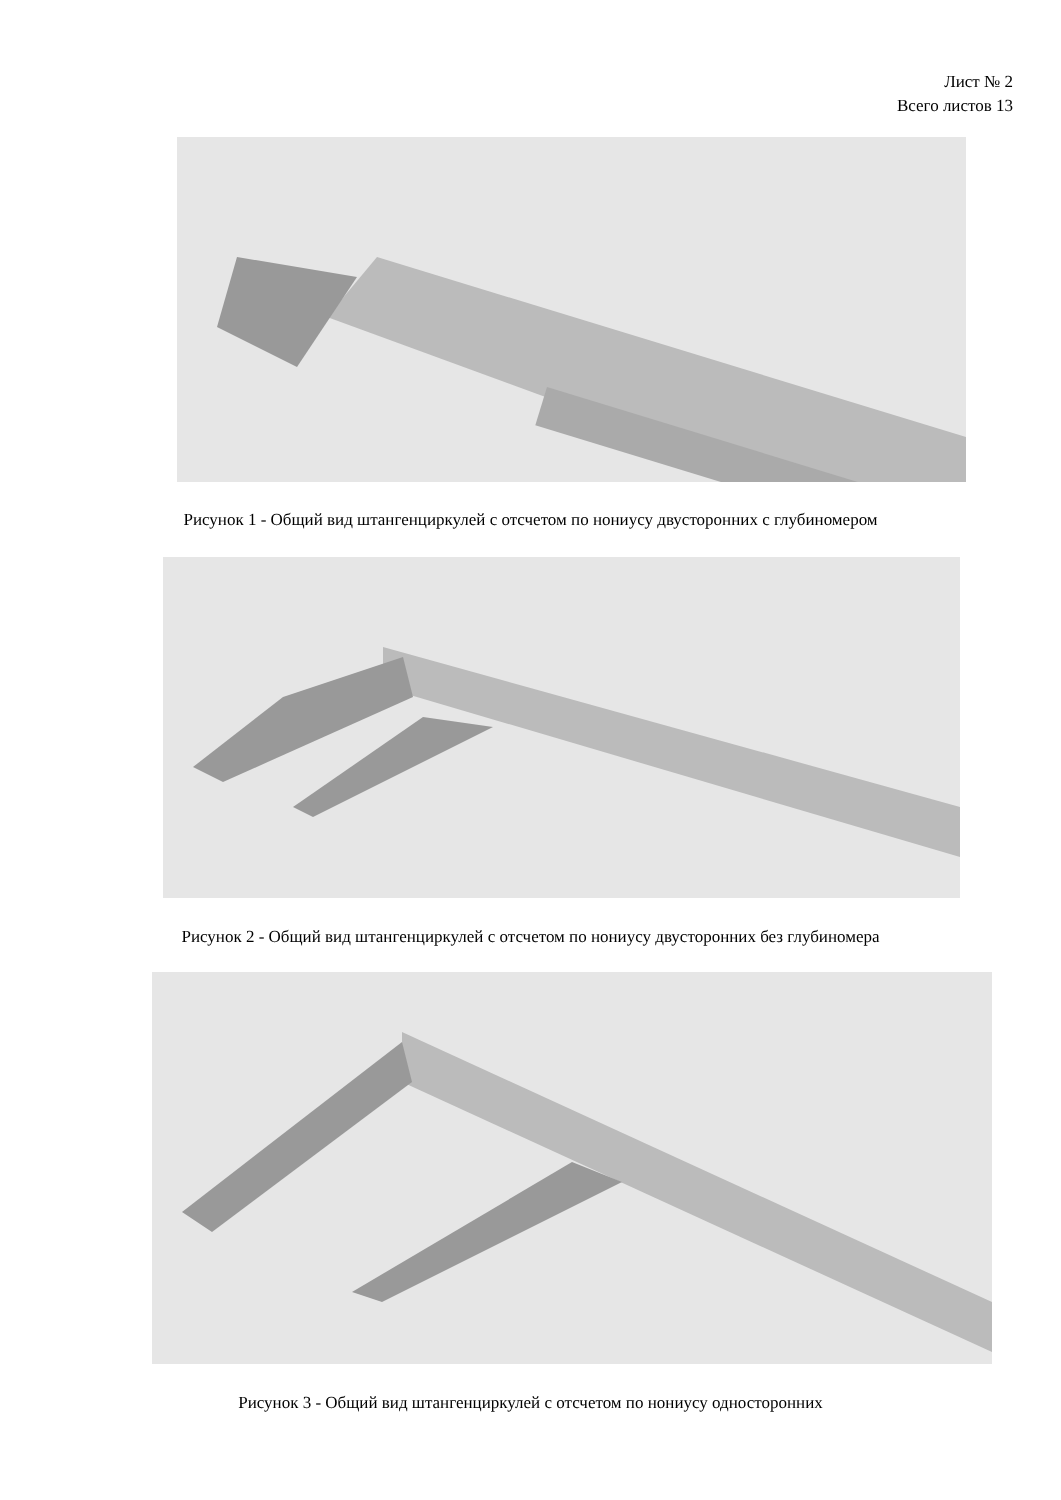Лист № 2
Всего листов 13
Рисунок 1 - Общий вид штангенциркулей с отсчетом по нониусу двусторонних с глубиномером
Рисунок 2 - Общий вид штангенциркулей с отсчетом по нониусу двусторонних без глубиномера
Рисунок 3 - Общий вид штангенциркулей с отсчетом по нониусу односторонних